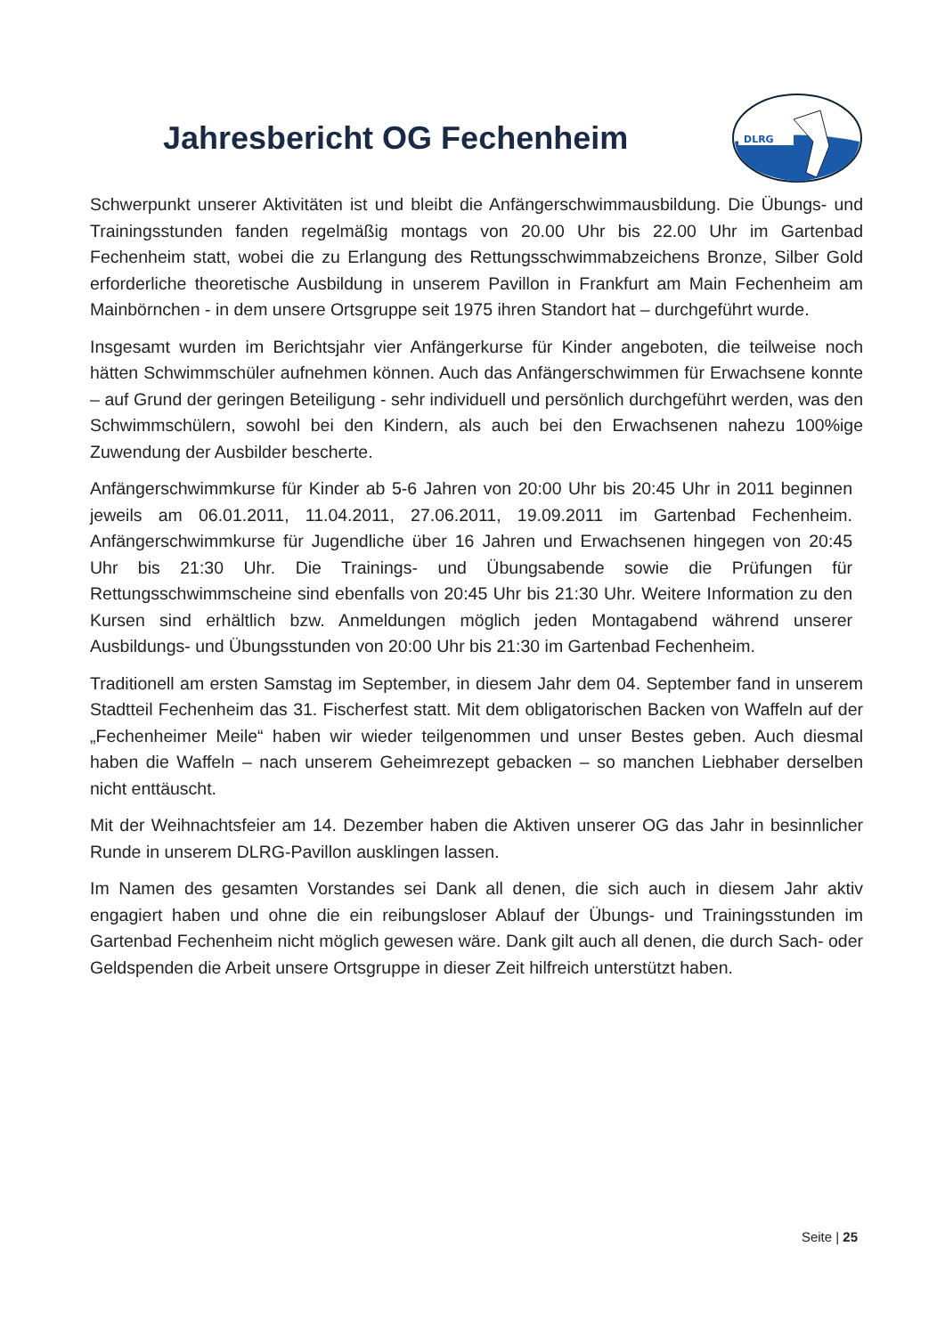Jahresbericht OG Fechenheim
DLRG
Schwerpunkt unserer Aktivitäten ist und bleibt die Anfängerschwimmausbildung. Die Übungs- und Trainingsstunden fanden regelmäßig montags von 20.00 Uhr bis 22.00 Uhr im Gartenbad Fechenheim statt, wobei die zu Erlangung des Rettungsschwimmabzeichens Bronze, Silber Gold erforderliche theoretische Ausbildung in unserem Pavillon in Frankfurt am Main Fechenheim am Mainbörnchen - in dem unsere Ortsgruppe seit 1975 ihren Standort hat – durchgeführt wurde.
Insgesamt wurden im Berichtsjahr vier Anfängerkurse für Kinder angeboten, die teilweise noch hätten Schwimmschüler aufnehmen können. Auch das Anfängerschwimmen für Erwachsene konnte – auf Grund der geringen Beteiligung - sehr individuell und persönlich durchgeführt werden, was den Schwimmschülern, sowohl bei den Kindern, als auch bei den Erwachsenen nahezu 100%ige Zuwendung der Ausbilder bescherte.
Anfängerschwimmkurse für Kinder ab 5-6 Jahren von 20:00 Uhr bis 20:45 Uhr in 2011 beginnen jeweils am 06.01.2011, 11.04.2011, 27.06.2011, 19.09.2011 im Gartenbad Fechenheim. Anfängerschwimmkurse für Jugendliche über 16 Jahren und Erwachsenen hingegen von 20:45 Uhr bis 21:30 Uhr. Die Trainings- und Übungsabende sowie die Prüfungen für Rettungsschwimmscheine sind ebenfalls von 20:45 Uhr bis 21:30 Uhr. Weitere Information zu den Kursen sind erhältlich bzw. Anmeldungen möglich jeden Montagabend während unserer Ausbildungs- und Übungsstunden von 20:00 Uhr bis 21:30 im Gartenbad Fechenheim.
Traditionell am ersten Samstag im September, in diesem Jahr dem 04. September fand in unserem Stadtteil Fechenheim das 31. Fischerfest statt. Mit dem obligatorischen Backen von Waffeln auf der „Fechenheimer Meile“ haben wir wieder teilgenommen und unser Bestes geben. Auch diesmal haben die Waffeln – nach unserem Geheimrezept gebacken – so manchen Liebhaber derselben nicht enttäuscht.
Mit der Weihnachtsfeier am 14. Dezember haben die Aktiven unserer OG das Jahr in besinnlicher Runde in unserem DLRG-Pavillon ausklingen lassen.
Im Namen des gesamten Vorstandes sei Dank all denen, die sich auch in diesem Jahr aktiv engagiert haben und ohne die ein reibungsloser Ablauf der Übungs- und Trainingsstunden im Gartenbad Fechenheim nicht möglich gewesen wäre. Dank gilt auch all denen, die durch Sach- oder Geldspenden die Arbeit unsere Ortsgruppe in dieser Zeit hilfreich unterstützt haben.
Seite | 25